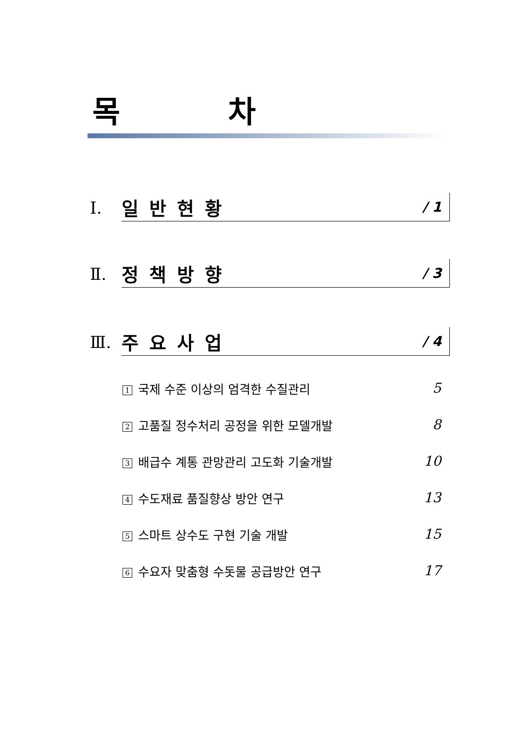목 차
Ⅰ.
일반현황 / 1
Ⅱ.
정책방향 / 3
Ⅲ.
주요사업 / 4
1 국제 수준 이상의 엄격한 수질관리 5
2 고품질 정수처리 공정을 위한 모델개발 8
3 배급수 계통 관망관리 고도화 기술개발 10
4 수도재료 품질향상 방안 연구 13
5 스마트 상수도 구현 기술 개발 15
6 수요자 맞춤형 수돗물 공급방안 연구 17